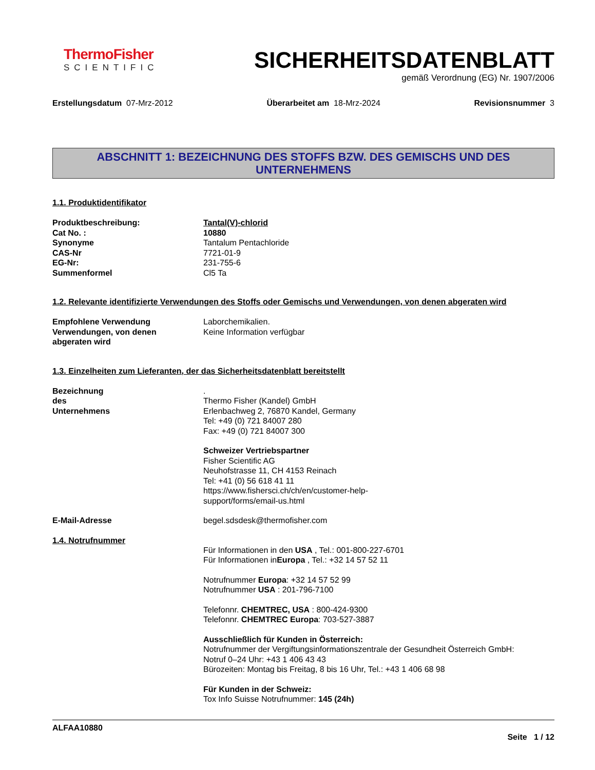ThermoFisher
SCIENTIFIC
SICHERHEITSDATENBLATT
gemäß Verordnung (EG) Nr. 1907/2006
Erstellungsdatum 07-Mrz-2012 Überarbeitet am 18-Mrz-2024 Revisionsnummer 3
ABSCHNITT 1: BEZEICHNUNG DES STOFFS BZW. DES GEMISCHS UND DES UNTERNEHMENS
1.1. Produktidentifikator
Produktbeschreibung: Tantal(V)-chlorid
Cat No. : 10880
Synonyme Tantalum Pentachloride
CAS-Nr 7721-01-9
EG-Nr: 231-755-6
Summenformel Cl5 Ta
1.2. Relevante identifizierte Verwendungen des Stoffs oder Gemischs und Verwendungen, von denen abgeraten wird
Empfohlene Verwendung Laborchemikalien.
Verwendungen, von denen
abgeraten wird
Keine Information verfügbar
1.3. Einzelheiten zum Lieferanten, der das Sicherheitsdatenblatt bereitstellt
Bezeichnung des Unternehmens
.
Thermo Fisher (Kandel) GmbH
Erlenbachweg 2, 76870 Kandel, Germany
Tel: +49 (0) 721 84007 280
Fax: +49 (0) 721 84007 300
Schweizer Vertriebspartner
Fisher Scientific AG
Neuhofstrasse 11, CH 4153 Reinach
Tel: +41 (0) 56 618 41 11
https://www.fishersci.ch/ch/en/customer-help-
support/forms/email-us.html
E-Mail-Adresse begel.sdsdesk@thermofisher.com
1.4. Notrufnummer
Für Informationen in den USA , Tel.: 001-800-227-6701
Für Informationen inEuropa , Tel.: +32 14 57 52 11
Notrufnummer Europa: +32 14 57 52 99
Notrufnummer USA : 201-796-7100
Telefonnr. CHEMTREC, USA : 800-424-9300
Telefonnr. CHEMTREC Europa: 703-527-3887
Ausschließlich für Kunden in Österreich:
Notrufnummer der Vergiftungsinformationszentrale der Gesundheit Österreich GmbH:
Notruf 0–24 Uhr: +43 1 406 43 43
Bürozeiten: Montag bis Freitag, 8 bis 16 Uhr, Tel.: +43 1 406 68 98
Für Kunden in der Schweiz:
Tox Info Suisse Notrufnummer: 145 (24h)
ALFAA10880
Seite 1 / 12